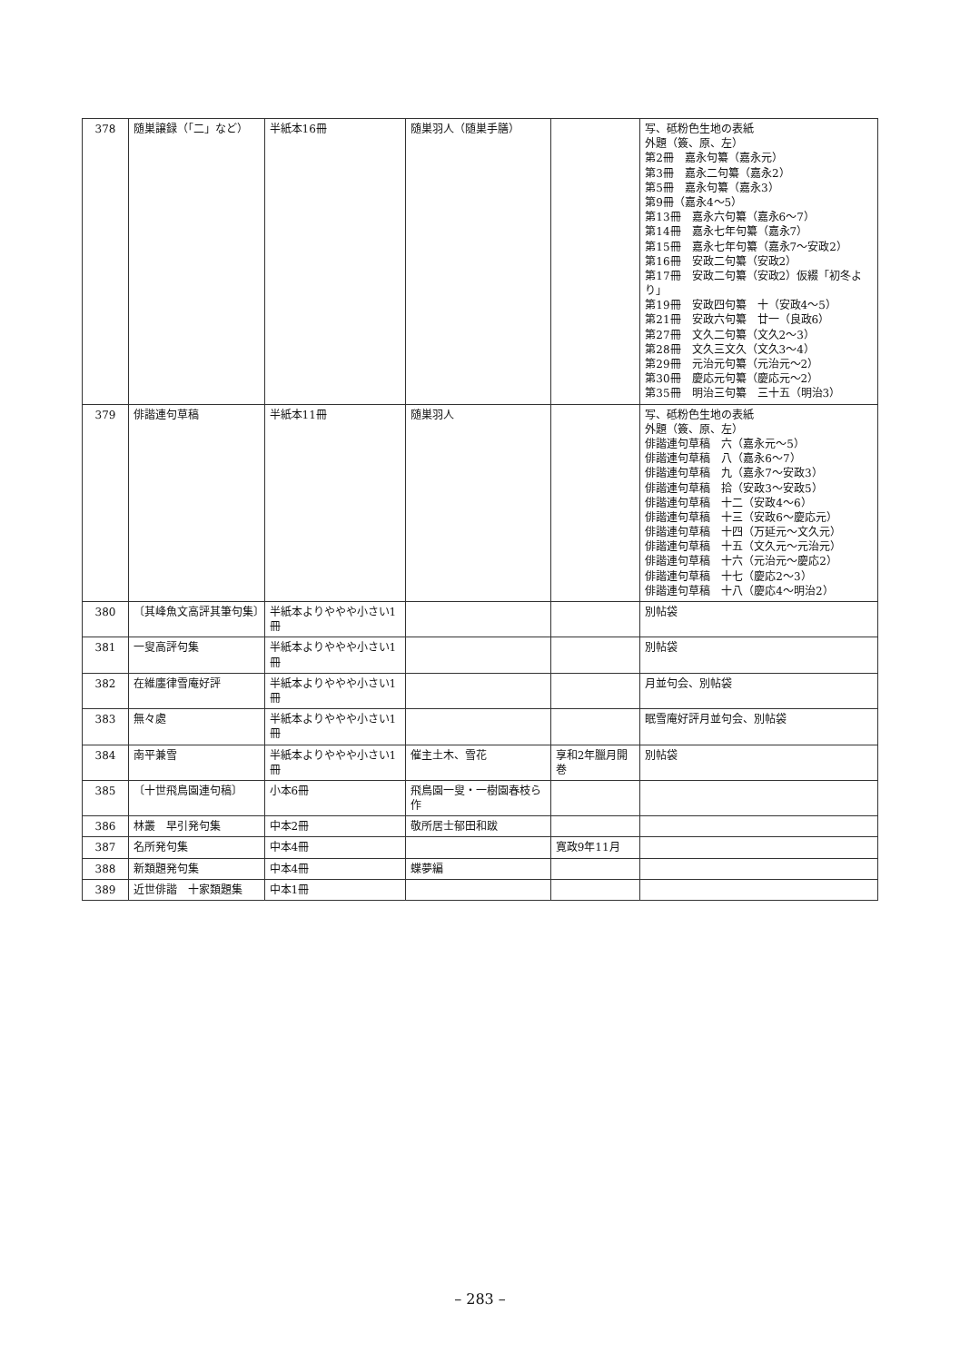| 378 | 随巣譲録（「二」など） | 半紙本16冊 | 随巣羽人（随巣手膳） | | 写、砥粉色生地の表紙 外題（簽、原、左） 第2冊 嘉永句纂（嘉永元） 第3冊 嘉永二句纂（嘉永2） 第5冊 嘉永句纂（嘉永3） 第9冊（嘉永4～5） 第13冊 嘉永六句纂（嘉永6～7） 第14冊 嘉永七年句纂（嘉永7） 第15冊 嘉永七年句纂（嘉永7～安政2） 第16冊 安政二句纂（安政2） 第17冊 安政二句纂（安政2）仮綴「初冬より」 第19冊 安政四句纂 十（安政4～5） 第21冊 安政六句纂 廿一（良政6） 第27冊 文久二句纂（文久2～3） 第28冊 文久三文久（文久3～4） 第29冊 元治元句纂（元治元～2） 第30冊 慶応元句纂（慶応元～2） 第35冊 明治三句纂 三十五（明治3） |
| 379 | 俳諧連句草稿 | 半紙本11冊 | 随巣羽人 | | 写、砥粉色生地の表紙 外題（簽、原、左） 俳諧連句草稿 六（嘉永元～5） 俳諧連句草稿 八（嘉永6～7） 俳諧連句草稿 九（嘉永7～安政3） 俳諧連句草稿 拾（安政3～安政5） 俳諧連句草稿 十二（安政4～6） 俳諧連句草稿 十三（安政6～慶応元） 俳諧連句草稿 十四（万延元～文久元） 俳諧連句草稿 十五（文久元～元治元） 俳諧連句草稿 十六（元治元～慶応2） 俳諧連句草稿 十七（慶応2～3） 俳諧連句草稿 十八（慶応4～明治2） |
| 380 | 〔其峰魚文高評其筆句集〕 | 半紙本よりややや小さい1冊 | | | 別帖袋 |
| 381 | 一叟高評句集 | 半紙本よりややや小さい1冊 | | | 別帖袋 |
| 382 | 在維廛律雪庵好評 | 半紙本よりややや小さい1冊 | | | 月並句会、別帖袋 |
| 383 | 無々處 | 半紙本よりややや小さい1冊 | | | 眠雪庵好評月並句会、別帖袋 |
| 384 | 南平兼雪 | 半紙本よりややや小さい1冊 | 催主土木、雪花 | 享和2年臘月開巻 | 別帖袋 |
| 385 | 〔十世飛鳥園連句稿〕 | 小本6冊 | 飛鳥園一叟・一樹園春枝ら作 | | |
| 386 | 林叢 早引発句集 | 中本2冊 | 敬所居士郁田和跋 | | |
| 387 | 名所発句集 | 中本4冊 | | 寛政9年11月 | |
| 388 | 新類題発句集 | 中本4冊 | 蝶夢編 | | |
| 389 | 近世俳諧 十家類題集 | 中本1冊 | | | |
– 283 –